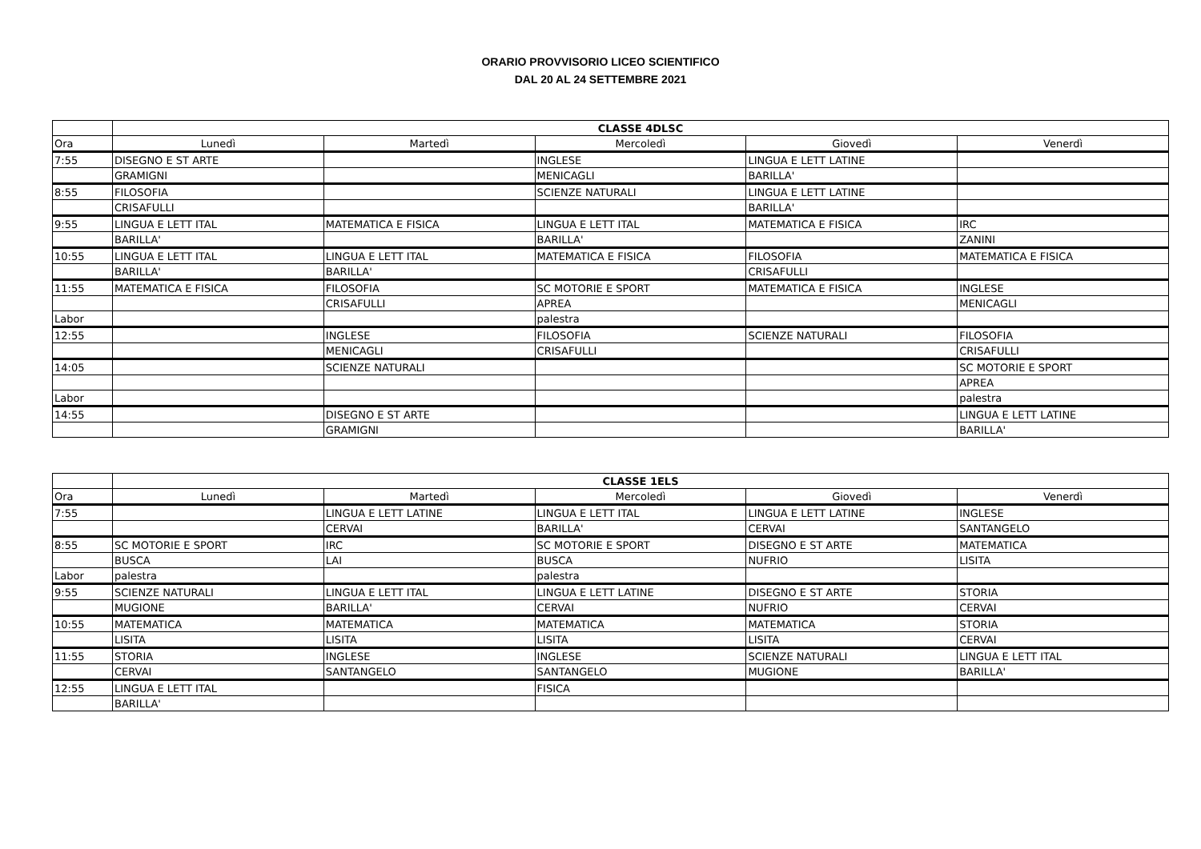ORARIO PROVVISORIO LICEO SCIENTIFICO
DAL 20 AL 24 SETTEMBRE 2021
| | CLASSE 4DLSC | | | | |
| --- | --- | --- | --- | --- | --- |
| Ora | Lunedì | Martedì | Mercoledì | Giovedì | Venerdì |
| 7:55 | DISEGNO E ST ARTE | | INGLESE | LINGUA E LETT LATINE | |
| | GRAMIGNI | | MENICAGLI | BARILLA' | |
| 8:55 | FILOSOFIA | | SCIENZE NATURALI | LINGUA E LETT LATINE | |
| | CRISAFULLI | | | BARILLA' | |
| 9:55 | LINGUA E LETT ITAL | MATEMATICA E FISICA | LINGUA E LETT ITAL | MATEMATICA E FISICA | IRC |
| | BARILLA' | | BARILLA' | | ZANINI |
| 10:55 | LINGUA E LETT ITAL | LINGUA E LETT ITAL | MATEMATICA E FISICA | FILOSOFIA | MATEMATICA E FISICA |
| | BARILLA' | BARILLA' | | CRISAFULLI | |
| 11:55 | MATEMATICA E FISICA | FILOSOFIA | SC MOTORIE E SPORT | MATEMATICA E FISICA | INGLESE |
| | | CRISAFULLI | APREA | | MENICAGLI |
| Labor | | | palestra | | |
| 12:55 | | INGLESE | FILOSOFIA | SCIENZE NATURALI | FILOSOFIA |
| | | MENICAGLI | CRISAFULLI | | CRISAFULLI |
| 14:05 | | SCIENZE NATURALI | | | SC MOTORIE E SPORT |
| | | | | | APREA |
| Labor | | | | | palestra |
| 14:55 | | DISEGNO E ST ARTE | | | LINGUA E LETT LATINE |
| | | GRAMIGNI | | | BARILLA' |
| | CLASSE 1ELS | | | | |
| --- | --- | --- | --- | --- | --- |
| Ora | Lunedì | Martedì | Mercoledì | Giovedì | Venerdì |
| 7:55 | | LINGUA E LETT LATINE | LINGUA E LETT ITAL | LINGUA E LETT LATINE | INGLESE |
| | | CERVAI | BARILLA' | CERVAI | SANTANGELO |
| 8:55 | SC MOTORIE E SPORT | IRC | SC MOTORIE E SPORT | DISEGNO E ST ARTE | MATEMATICA |
| | BUSCA | LAI | BUSCA | NUFRIO | LISITA |
| Labor | palestra | | palestra | | |
| 9:55 | SCIENZE NATURALI | LINGUA E LETT ITAL | LINGUA E LETT LATINE | DISEGNO E ST ARTE | STORIA |
| | MUGIONE | BARILLA' | CERVAI | NUFRIO | CERVAI |
| 10:55 | MATEMATICA | MATEMATICA | MATEMATICA | MATEMATICA | STORIA |
| | LISITA | LISITA | LISITA | LISITA | CERVAI |
| 11:55 | STORIA | INGLESE | INGLESE | SCIENZE NATURALI | LINGUA E LETT ITAL |
| | CERVAI | SANTANGELO | SANTANGELO | MUGIONE | BARILLA' |
| 12:55 | LINGUA E LETT ITAL | | FISICA | | |
| | BARILLA' | | | | |